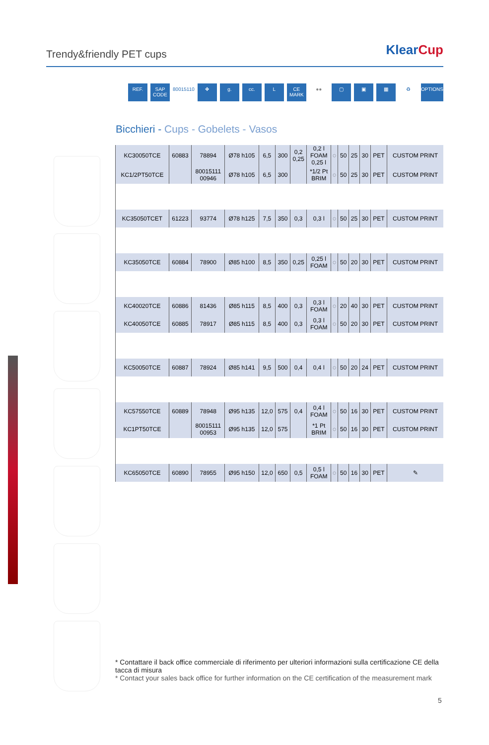Trendy&friendly PET cups
KlearCup
REF. SAP CODE 80015110 ✥ g. cc. L CE MARK ●● ▢ ▣ ▦ ♻ OPTIONS
Bicchieri - Cups - Gobelets - Vasos
| KC30050TCE | 60883 | 78894 | Ø78 h105 | 6,5 | 300 | 0,2 0,25 | 0,2 l FOAM 0,25 l | ◌ | 50 | 25 | 30 | PET | CUSTOM PRINT |
| KC1/2PT50TCE | | 80015111 00946 | Ø78 h105 | 6,5 | 300 | | *1/2 Pt BRIM | ◌ | 50 | 25 | 30 | PET | CUSTOM PRINT |
| KC35050TCET | 61223 | 93774 | Ø78 h125 | 7,5 | 350 | 0,3 | 0,3 l | ◌ | 50 | 25 | 30 | PET | CUSTOM PRINT |
| KC35050TCE | 60884 | 78900 | Ø85 h100 | 8,5 | 350 | 0,25 | 0,25 l FOAM | ◌ | 50 | 20 | 30 | PET | CUSTOM PRINT |
| KC40020TCE | 60886 | 81436 | Ø85 h115 | 8,5 | 400 | 0,3 | 0,3 l FOAM | ◌ | 20 | 40 | 30 | PET | CUSTOM PRINT |
| KC40050TCE | 60885 | 78917 | Ø85 h115 | 8,5 | 400 | 0,3 | 0,3 l FOAM | ◌ | 50 | 20 | 30 | PET | CUSTOM PRINT |
| KC50050TCE | 60887 | 78924 | Ø85 h141 | 9,5 | 500 | 0,4 | 0,4 l | ◌ | 50 | 20 | 24 | PET | CUSTOM PRINT |
| KC57550TCE | 60889 | 78948 | Ø95 h135 | 12,0 | 575 | 0,4 | 0,4 l FOAM | ◌ | 50 | 16 | 30 | PET | CUSTOM PRINT |
| KC1PT50TCE | | 80015111 00953 | Ø95 h135 | 12,0 | 575 | | *1 Pt BRIM | ◌ | 50 | 16 | 30 | PET | CUSTOM PRINT |
| KC65050TCE | 60890 | 78955 | Ø95 h150 | 12,0 | 650 | 0,5 | 0,5 l FOAM | ◌ | 50 | 16 | 30 | PET | ✎ |
* Contattare il back office commerciale di riferimento per ulteriori informazioni sulla certificazione CE della tacca di misura
* Contact your sales back office for further information on the CE certification of the measurement mark
5